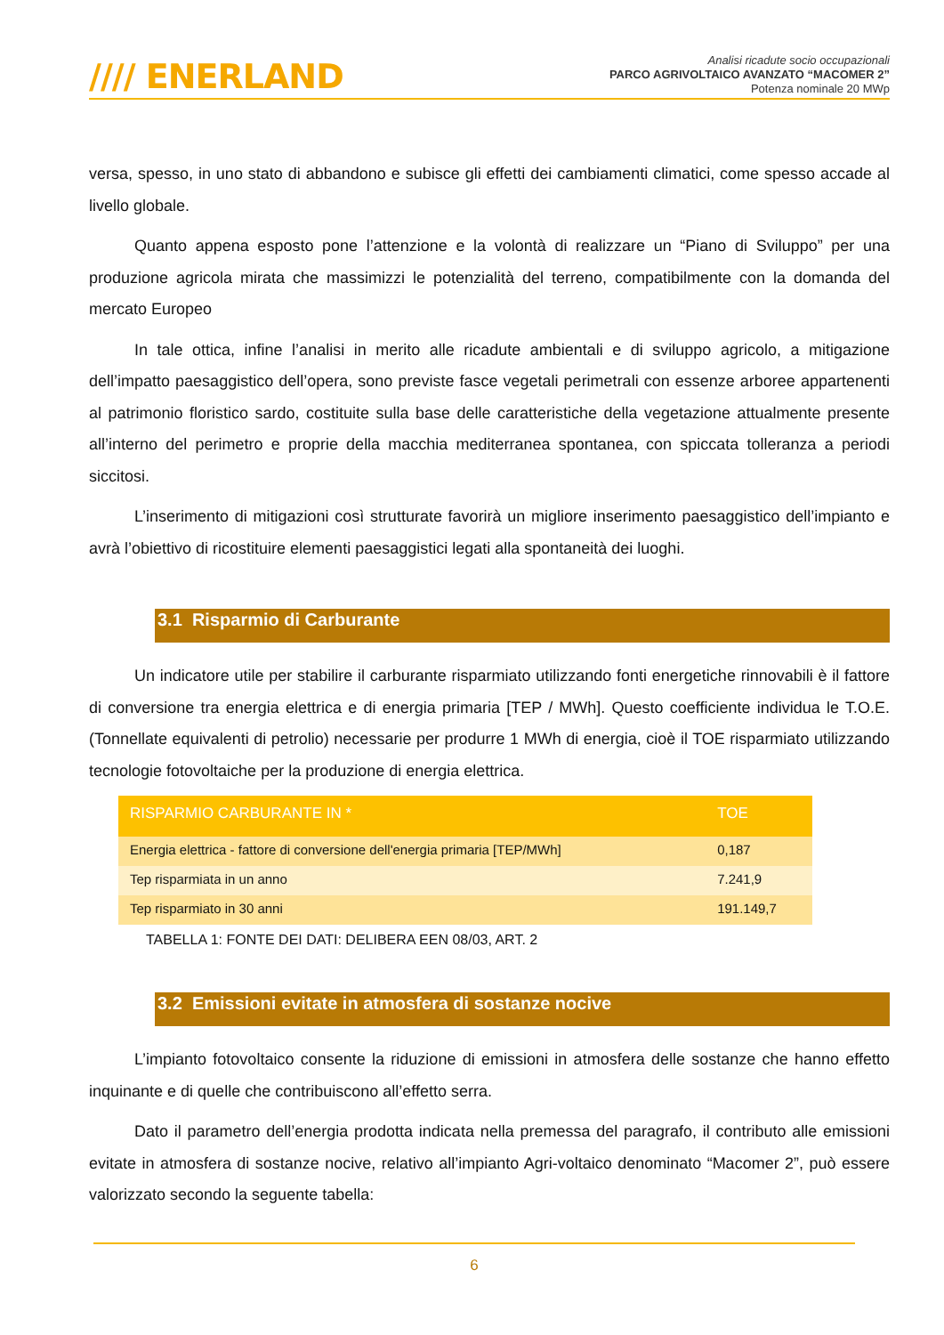//// ENERLAND
Analisi ricadute socio occupazionali
PARCO AGRIVOLTAICO AVANZATO “MACOMER 2”
Potenza nominale 20 MWp
versa, spesso, in uno stato di abbandono e subisce gli effetti dei cambiamenti climatici, come spesso accade al livello globale.
Quanto appena esposto pone l’attenzione e la volontà di realizzare un “Piano di Sviluppo” per una produzione agricola mirata che massimizzi le potenzialità del terreno, compatibilmente con la domanda del mercato Europeo
In tale ottica, infine l’analisi in merito alle ricadute ambientali e di sviluppo agricolo, a mitigazione dell’impatto paesaggistico dell’opera, sono previste fasce vegetali perimetrali con essenze arboree appartenenti al patrimonio floristico sardo, costituite sulla base delle caratteristiche della vegetazione attualmente presente all’interno del perimetro e proprie della macchia mediterranea spontanea, con spiccata tolleranza a periodi siccitosi.
L’inserimento di mitigazioni così strutturate favorirà un migliore inserimento paesaggistico dell’impianto e avrà l’obiettivo di ricostituire elementi paesaggistici legati alla spontaneità dei luoghi.
3.1 Risparmio di Carburante
Un indicatore utile per stabilire il carburante risparmiato utilizzando fonti energetiche rinnovabili è il fattore di conversione tra energia elettrica e di energia primaria [TEP / MWh]. Questo coefficiente individua le T.O.E. (Tonnellate equivalenti di petrolio) necessarie per produrre 1 MWh di energia, cioè il TOE risparmiato utilizzando tecnologie fotovoltaiche per la produzione di energia elettrica.
| RISPARMIO CARBURANTE IN * | TOE |
| --- | --- |
| Energia elettrica - fattore di conversione dell'energia primaria [TEP/MWh] | 0,187 |
| Tep risparmiata in un anno | 7.241,9 |
| Tep risparmiato in 30 anni | 191.149,7 |
TABELLA 1: FONTE DEI DATI: DELIBERA EEN 08/03, ART. 2
3.2 Emissioni evitate in atmosfera di sostanze nocive
L’impianto fotovoltaico consente la riduzione di emissioni in atmosfera delle sostanze che hanno effetto inquinante e di quelle che contribuiscono all’effetto serra.
Dato il parametro dell’energia prodotta indicata nella premessa del paragrafo, il contributo alle emissioni evitate in atmosfera di sostanze nocive, relativo all’impianto Agri-voltaico denominato “Macomer 2”, può essere valorizzato secondo la seguente tabella:
6